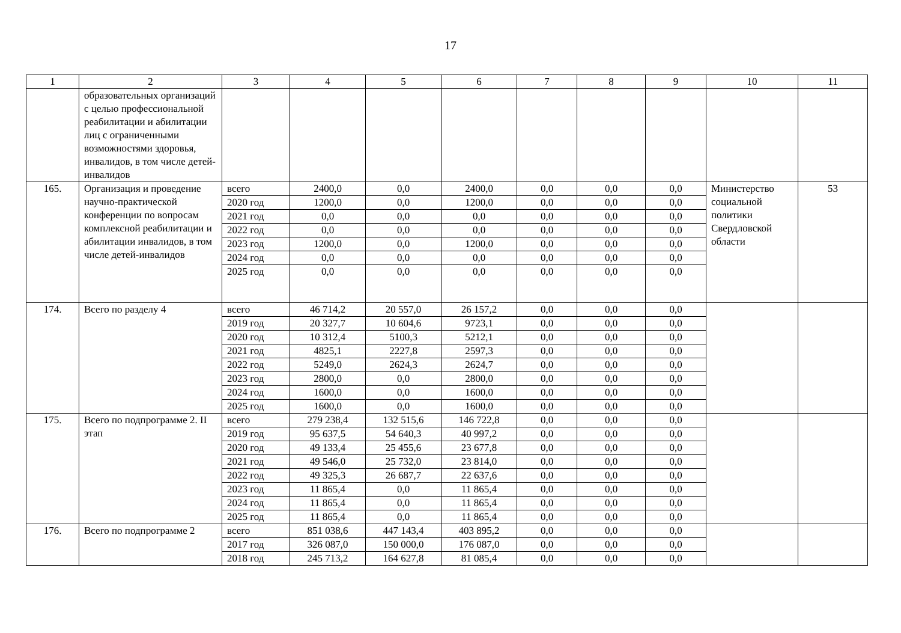17
| 1 | 2 | 3 | 4 | 5 | 6 | 7 | 8 | 9 | 10 | 11 |
| | образовательных организаций с целью профессиональной реабилитации и абилитации лиц с ограниченными возможностями здоровья, инвалидов, в том числе детей-инвалидов | | | | | | | | | |
| 165. | Организация и проведение научно-практической конференции по вопросам комплексной реабилитации и абилитации инвалидов, в том числе детей-инвалидов | всего | 2400,0 | 0,0 | 2400,0 | 0,0 | 0,0 | 0,0 | Министерство социальной политики Свердловской области | 53 |
| | | 2020 год | 1200,0 | 0,0 | 1200,0 | 0,0 | 0,0 | 0,0 | | |
| | | 2021 год | 0,0 | 0,0 | 0,0 | 0,0 | 0,0 | 0,0 | | |
| | | 2022 год | 0,0 | 0,0 | 0,0 | 0,0 | 0,0 | 0,0 | | |
| | | 2023 год | 1200,0 | 0,0 | 1200,0 | 0,0 | 0,0 | 0,0 | | |
| | | 2024 год | 0,0 | 0,0 | 0,0 | 0,0 | 0,0 | 0,0 | | |
| | | 2025 год | 0,0 | 0,0 | 0,0 | 0,0 | 0,0 | 0,0 | | |
| 174. | Всего по разделу 4 | всего | 46 714,2 | 20 557,0 | 26 157,2 | 0,0 | 0,0 | 0,0 | | |
| | | 2019 год | 20 327,7 | 10 604,6 | 9723,1 | 0,0 | 0,0 | 0,0 | | |
| | | 2020 год | 10 312,4 | 5100,3 | 5212,1 | 0,0 | 0,0 | 0,0 | | |
| | | 2021 год | 4825,1 | 2227,8 | 2597,3 | 0,0 | 0,0 | 0,0 | | |
| | | 2022 год | 5249,0 | 2624,3 | 2624,7 | 0,0 | 0,0 | 0,0 | | |
| | | 2023 год | 2800,0 | 0,0 | 2800,0 | 0,0 | 0,0 | 0,0 | | |
| | | 2024 год | 1600,0 | 0,0 | 1600,0 | 0,0 | 0,0 | 0,0 | | |
| | | 2025 год | 1600,0 | 0,0 | 1600,0 | 0,0 | 0,0 | 0,0 | | |
| 175. | Всего по подпрограмме 2. II этап | всего | 279 238,4 | 132 515,6 | 146 722,8 | 0,0 | 0,0 | 0,0 | | |
| | | 2019 год | 95 637,5 | 54 640,3 | 40 997,2 | 0,0 | 0,0 | 0,0 | | |
| | | 2020 год | 49 133,4 | 25 455,6 | 23 677,8 | 0,0 | 0,0 | 0,0 | | |
| | | 2021 год | 49 546,0 | 25 732,0 | 23 814,0 | 0,0 | 0,0 | 0,0 | | |
| | | 2022 год | 49 325,3 | 26 687,7 | 22 637,6 | 0,0 | 0,0 | 0,0 | | |
| | | 2023 год | 11 865,4 | 0,0 | 11 865,4 | 0,0 | 0,0 | 0,0 | | |
| | | 2024 год | 11 865,4 | 0,0 | 11 865,4 | 0,0 | 0,0 | 0,0 | | |
| | | 2025 год | 11 865,4 | 0,0 | 11 865,4 | 0,0 | 0,0 | 0,0 | | |
| 176. | Всего по подпрограмме 2 | всего | 851 038,6 | 447 143,4 | 403 895,2 | 0,0 | 0,0 | 0,0 | | |
| | | 2017 год | 326 087,0 | 150 000,0 | 176 087,0 | 0,0 | 0,0 | 0,0 | | |
| | | 2018 год | 245 713,2 | 164 627,8 | 81 085,4 | 0,0 | 0,0 | 0,0 | | |